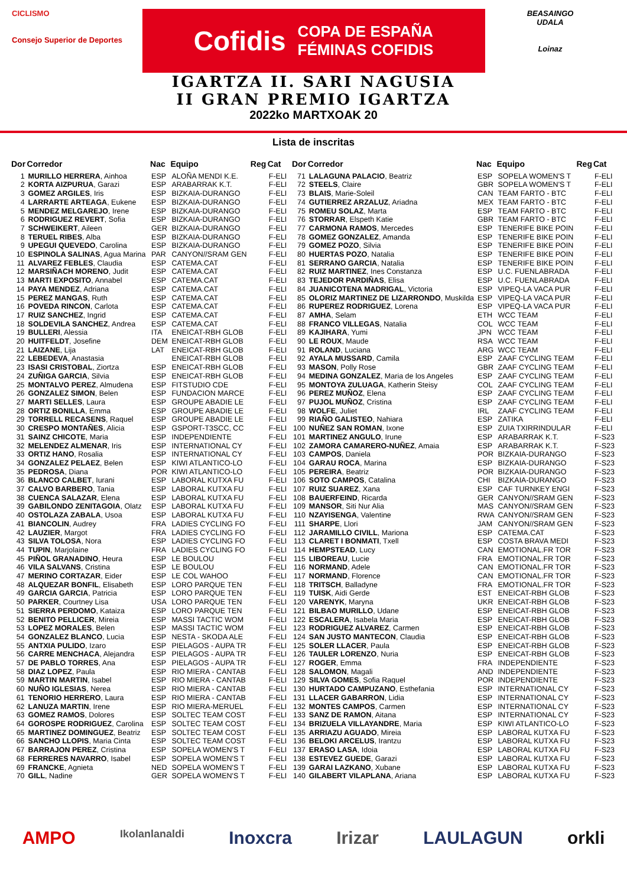CICLISMO
Consejo Superior de Deportes
Cofidis COPA DE ESPAÑA
FÉMINAS COFIDIS
IGARTZA II. SARI NAGUSIA
II GRAN PREMIO IGARTZA
2022ko MARTXOAK 20
BEASAINGO
UDALA
Loinaz
Lista de inscritas
| Dor | Corredor | Nac | Equipo | Reg | Cat |
| --- | --- | --- | --- | --- | --- |
| 1 | MURILLO HERRERA , Ainhoa | ESP | ALOÑA MENDI K.E. | | F-ELI |
| 2 | KORTA AIZPURUA , Garazi | ESP | ARABARRAK K.T. | | F-ELI |
| 3 | GOMEZ ARGILES , Iris | ESP | BIZKAIA-DURANGO | | F-ELI |
| 4 | LARRARTE ARTEAGA , Eukene | ESP | BIZKAIA-DURANGO | | F-ELI |
| 5 | MENDEZ MELGAREJO , Irene | ESP | BIZKAIA-DURANGO | | F-ELI |
| 6 | RODRIGUEZ REVERT , Sofia | ESP | BIZKAIA-DURANGO | | F-ELI |
| 7 | SCHWEIKERT , Aileen | GER | BIZKAIA-DURANGO | | F-ELI |
| 8 | TERUEL RIBES , Alba | ESP | BIZKAIA-DURANGO | | F-ELI |
| 9 | UPEGUI QUEVEDO , Carolina | ESP | BIZKAIA-DURANGO | | F-ELI |
| 10 | ESPINOLA SALINAS , Agua Marina | PAR | CANYON//SRAM GEN | | F-ELI |
| 11 | ALVAREZ FEBLES , Claudia | ESP | CATEMA.CAT | | F-ELI |
| 12 | MARSIÑACH MORENO , Judit | ESP | CATEMA.CAT | | F-ELI |
| 13 | MARTI EXPOSITO , Annabel | ESP | CATEMA.CAT | | F-ELI |
| 14 | PAYA MENDEZ , Adriana | ESP | CATEMA.CAT | | F-ELI |
| 15 | PEREZ MANGAS , Ruth | ESP | CATEMA.CAT | | F-ELI |
| 16 | POVEDA RINCON , Carlota | ESP | CATEMA.CAT | | F-ELI |
| 17 | RUIZ SANCHEZ , Ingrid | ESP | CATEMA.CAT | | F-ELI |
| 18 | SOLDEVILA SANCHEZ , Andrea | ESP | CATEMA.CAT | | F-ELI |
| 19 | BULLERI , Alessia | ITA | ENEICAT-RBH GLOB | | F-ELI |
| 20 | HUITFELDT , Josefine | DEM | ENEICAT-RBH GLOB | | F-ELI |
| 21 | LAIZANE , Lija | LAT | ENEICAT-RBH GLOB | | F-ELI |
| 22 | LEBEDEVA , Anastasia | | ENEICAT-RBH GLOB | | F-ELI |
| 23 | ISASI CRISTOBAL , Ziortza | ESP | ENEICAT-RBH GLOB | | F-ELI |
| 24 | ZUÑIGA GARCIA , Silvia | ESP | ENEICAT-RBH GLOB | | F-ELI |
| 25 | MONTALVO PEREZ , Almudena | ESP | FITSTUDIO CDE | | F-ELI |
| 26 | GONZALEZ SIMON , Belen | ESP | FUNDACION MARCE | | F-ELI |
| 27 | MARTI SELLES , Laura | ESP | GROUPE ABADIE LE | | F-ELI |
| 28 | ORTIZ BONILLA , Emma | ESP | GROUPE ABADIE LE | | F-ELI |
| 29 | TORRELL RECASENS , Raquel | ESP | GROUPE ABADIE LE | | F-ELI |
| 30 | CRESPO MONTAÑES , Alicia | ESP | GSPORT-T3SCC, CC | | F-ELI |
| 31 | SAINZ CHICOTE , Maria | ESP | INDEPENDIENTE | | F-ELI |
| 32 | MELENDEZ ALMENAR , Iris | ESP | INTERNATIONAL CY | | F-ELI |
| 33 | ORTIZ HANO , Rosalia | ESP | INTERNATIONAL CY | | F-ELI |
| 34 | GONZALEZ PELAEZ , Belen | ESP | KIWI ATLANTICO-LO | | F-ELI |
| 35 | PEDROSA , Diana | POR | KIWI ATLANTICO-LO | | F-ELI |
| 36 | BLANCO CALBET , Iurani | ESP | LABORAL KUTXA FU | | F-ELI |
| 37 | CALVO BARBERO , Tania | ESP | LABORAL KUTXA FU | | F-ELI |
| 38 | CUENCA SALAZAR , Elena | ESP | LABORAL KUTXA FU | | F-ELI |
| 39 | GABILONDO ZENITAGOIA , Olatz | ESP | LABORAL KUTXA FU | | F-ELI |
| 40 | OSTOLAZA ZABALA , Usoa | ESP | LABORAL KUTXA FU | | F-ELI |
| 41 | BIANCOLIN , Audrey | FRA | LADIES CYCLING FO | | F-ELI |
| 42 | LAUZIER , Margot | FRA | LADIES CYCLING FO | | F-ELI |
| 43 | SILVA TOLOSA , Nora | ESP | LADIES CYCLING FO | | F-ELI |
| 44 | TUPIN , Marjolaine | FRA | LADIES CYCLING FO | | F-ELI |
| 45 | PIÑOL GRANADINO , Heura | ESP | LE BOULOU | | F-ELI |
| 46 | VILA SALVANS , Cristina | ESP | LE BOULOU | | F-ELI |
| 47 | MERINO CORTAZAR , Eider | ESP | LE COL WAHOO | | F-ELI |
| 48 | ALQUEZAR BONFIL , Elisabeth | ESP | LORO PARQUE TEN | | F-ELI |
| 49 | GARCIA GARCIA , Patricia | ESP | LORO PARQUE TEN | | F-ELI |
| 50 | PARKER , Courtney Lisa | USA | LORO PARQUE TEN | | F-ELI |
| 51 | SIERRA PERDOMO , Kataiza | ESP | LORO PARQUE TEN | | F-ELI |
| 52 | BENITO PELLICER , Mireia | ESP | MASSI TACTIC WOM | | F-ELI |
| 53 | LOPEZ MORALES , Belen | ESP | MASSI TACTIC WOM | | F-ELI |
| 54 | GONZALEZ BLANCO , Lucia | ESP | NESTA - SKODA ALE | | F-ELI |
| 55 | ANTXIA PULIDO , Izaro | ESP | PIELAGOS - AUPA TR | | F-ELI |
| 56 | CARRE MENCHACA , Alejandra | ESP | PIELAGOS - AUPA TR | | F-ELI |
| 57 | DE PABLO TORRES , Ana | ESP | PIELAGOS - AUPA TR | | F-ELI |
| 58 | DIAZ LOPEZ , Paula | ESP | RIO MIERA - CANTAB | | F-ELI |
| 59 | MARTIN MARTIN , Isabel | ESP | RIO MIERA - CANTAB | | F-ELI |
| 60 | NUÑO IGLESIAS , Nerea | ESP | RIO MIERA - CANTAB | | F-ELI |
| 61 | TENORIO HERRERO , Laura | ESP | RIO MIERA - CANTAB | | F-ELI |
| 62 | LANUZA MARTIN , Irene | ESP | RIO MIERA-MERUEL | | F-ELI |
| 63 | GOMEZ RAMOS , Dolores | ESP | SOLTEC TEAM COST | | F-ELI |
| 64 | GOROSPE RODRIGUEZ , Carolina | ESP | SOLTEC TEAM COST | | F-ELI |
| 65 | MARTINEZ DOMINGUEZ , Beatriz | ESP | SOLTEC TEAM COST | | F-ELI |
| 66 | SANCHO LLOPIS , Maria Cinta | ESP | SOLTEC TEAM COST | | F-ELI |
| 67 | BARRAJON PEREZ , Cristina | ESP | SOPELA WOMEN'S T | | F-ELI |
| 68 | FERRERES NAVARRO , Isabel | ESP | SOPELA WOMEN'S T | | F-ELI |
| 69 | FRANCKE , Agnieta | NED | SOPELA WOMEN'S T | | F-ELI |
| 70 | GILL , Nadine | GER | SOPELA WOMEN'S T | | F-ELI |
| Dor | Corredor | Nac | Equipo | Reg | Cat |
| --- | --- | --- | --- | --- | --- |
| 71 | LALAGUNA PALACIO , Beatriz | ESP | SOPELA WOMEN'S T | | F-ELI |
| 72 | STEELS , Claire | GBR | SOPELA WOMEN'S T | | F-ELI |
| 73 | BLAIS , Marie-Soleil | CAN | TEAM FARTO - BTC | | F-ELI |
| 74 | GUTIERREZ ARZALUZ , Ariadna | MEX | TEAM FARTO - BTC | | F-ELI |
| 75 | ROMEU SOLAZ , Marta | ESP | TEAM FARTO - BTC | | F-ELI |
| 76 | STORRAR , Elspeth Katie | GBR | TEAM FARTO - BTC | | F-ELI |
| 77 | CARMONA RAMOS , Mercedes | ESP | TENERIFE BIKE POIN | | F-ELI |
| 78 | GOMEZ GONZALEZ , Amanda | ESP | TENERIFE BIKE POIN | | F-ELI |
| 79 | GOMEZ POZO , Silvia | ESP | TENERIFE BIKE POIN | | F-ELI |
| 80 | HUERTAS POZO , Natalia | ESP | TENERIFE BIKE POIN | | F-ELI |
| 81 | SERRANO GARCIA , Natalia | ESP | TENERIFE BIKE POIN | | F-ELI |
| 82 | RUIZ MARTINEZ , Ines Constanza | ESP | U.C. FUENLABRADA | | F-ELI |
| 83 | TEJEDOR PARDIÑAS , Elisa | ESP | U.C. FUENLABRADA | | F-ELI |
| 84 | JUANICOTENA MADRIGAL , Victoria | ESP | VIPEQ-LA VACA PUR | | F-ELI |
| 85 | OLORIZ MARTINEZ DE LIZARRONDO , Muskilda | ESP | VIPEQ-LA VACA PUR | | F-ELI |
| 86 | RUPEREZ RODRIGUEZ , Lorena | ESP | VIPEQ-LA VACA PUR | | F-ELI |
| 87 | AMHA , Selam | ETH | WCC TEAM | | F-ELI |
| 88 | FRANCO VILLEGAS , Natalia | COL | WCC TEAM | | F-ELI |
| 89 | KAJIHARA , Yumi | JPN | WCC TEAM | | F-ELI |
| 90 | LE ROUX , Maude | RSA | WCC TEAM | | F-ELI |
| 91 | ROLAND , Luciana | ARG | WCC TEAM | | F-ELI |
| 92 | AYALA MUSSARD , Camila | ESP | ZAAF CYCLING TEAM | | F-ELI |
| 93 | MASON , Polly Rose | GBR | ZAAF CYCLING TEAM | | F-ELI |
| 94 | MEDINA GONZALEZ , Maria de los Angeles | ESP | ZAAF CYCLING TEAM | | F-ELI |
| 95 | MONTOYA ZULUAGA , Katherin Steisy | COL | ZAAF CYCLING TEAM | | F-ELI |
| 96 | PEREZ MUÑOZ , Elena | ESP | ZAAF CYCLING TEAM | | F-ELI |
| 97 | PUJOL MUÑOZ , Cristina | ESP | ZAAF CYCLING TEAM | | F-ELI |
| 98 | WOLFE , Juliet | IRL | ZAAF CYCLING TEAM | | F-ELI |
| 99 | RIAÑO GALISTEO , Nahiara | ESP | ZATIKA | | F-ELI |
| 100 | NUÑEZ SAN ROMAN , Ixone | ESP | ZUIA TXIRRINDULAR | | F-ELI |
| 101 | MARTINEZ ANGULO , Irune | ESP | ARABARRAK K.T. | | F-S23 |
| 102 | ZAMORA CAMARERO-NUÑEZ , Amaia | ESP | ARABARRAK K.T. | | F-S23 |
| 103 | CAMPOS , Daniela | POR | BIZKAIA-DURANGO | | F-S23 |
| 104 | GARAU ROCA , Marina | ESP | BIZKAIA-DURANGO | | F-S23 |
| 105 | PEREIRA , Beatriz | POR | BIZKAIA-DURANGO | | F-S23 |
| 106 | SOTO CAMPOS , Catalina | CHI | BIZKAIA-DURANGO | | F-S23 |
| 107 | RUIZ SUAREZ , Xana | ESP | CAF TURNKEY ENGI | | F-S23 |
| 108 | BAUERFEIND , Ricarda | GER | CANYON//SRAM GEN | | F-S23 |
| 109 | MANSOR , Siti Nur Alia | MAS | CANYON//SRAM GEN | | F-S23 |
| 110 | NZAYISENGA , Valentine | RWA | CANYON//SRAM GEN | | F-S23 |
| 111 | SHARPE , Llori | JAM | CANYON//SRAM GEN | | F-S23 |
| 112 | JARAMILLO CIVILL , Mariona | ESP | CATEMA.CAT | | F-S23 |
| 113 | CLARET I BONMATI , Txell | ESP | COSTA BRAVA MEDI | | F-S23 |
| 114 | HEMPSTEAD , Lucy | CAN | EMOTIONAL.FR TOR | | F-S23 |
| 115 | LIBOREAU , Lucie | FRA | EMOTIONAL.FR TOR | | F-S23 |
| 116 | NORMAND , Adele | CAN | EMOTIONAL.FR TOR | | F-S23 |
| 117 | NORMAND , Florence | CAN | EMOTIONAL.FR TOR | | F-S23 |
| 118 | TRITSCH , Balladyne | FRA | EMOTIONAL.FR TOR | | F-S23 |
| 119 | TUISK , Aidi Gerde | EST | ENEICAT-RBH GLOB | | F-S23 |
| 120 | VARENYK , Maryna | UKR | ENEICAT-RBH GLOB | | F-S23 |
| 121 | BILBAO MURILLO , Udane | ESP | ENEICAT-RBH GLOB | | F-S23 |
| 122 | ESCALERA , Isabela Maria | ESP | ENEICAT-RBH GLOB | | F-S23 |
| 123 | RODRIGUEZ ALVAREZ , Carmen | ESP | ENEICAT-RBH GLOB | | F-S23 |
| 124 | SAN JUSTO MANTECON , Claudia | ESP | ENEICAT-RBH GLOB | | F-S23 |
| 125 | SOLER LLACER , Paula | ESP | ENEICAT-RBH GLOB | | F-S23 |
| 126 | TAULER LORENZO , Nuria | ESP | ENEICAT-RBH GLOB | | F-S23 |
| 127 | ROGER , Emma | FRA | INDEPENDIENTE | | F-S23 |
| 128 | SALOMON , Magali | AND | INDEPENDIENTE | | F-S23 |
| 129 | SILVA GOMES , Sofia Raquel | POR | INDEPENDIENTE | | F-S23 |
| 130 | HURTADO CAMPUZANO , Esthefania | ESP | INTERNATIONAL CY | | F-S23 |
| 131 | LLACER GABARRON , Lidia | ESP | INTERNATIONAL CY | | F-S23 |
| 132 | MONTES CAMPOS , Carmen | ESP | INTERNATIONAL CY | | F-S23 |
| 133 | SANZ DE RAMON , Aitana | ESP | INTERNATIONAL CY | | F-S23 |
| 134 | BRIZUELA VILLAYANDRE , Maria | ESP | KIWI ATLANTICO-LO | | F-S23 |
| 135 | ARRIAZU AGUADO , Mireia | ESP | LABORAL KUTXA FU | | F-S23 |
| 136 | BELOKI ARCELUS , Irantzu | ESP | LABORAL KUTXA FU | | F-S23 |
| 137 | ERASO LASA , Idoia | ESP | LABORAL KUTXA FU | | F-S23 |
| 138 | ESTEVEZ GUEDE , Garazi | ESP | LABORAL KUTXA FU | | F-S23 |
| 139 | GARAI LAZKANO , Xubane | ESP | LABORAL KUTXA FU | | F-S23 |
| 140 | GILABERT VILAPLANA , Ariana | ESP | LABORAL KUTXA FU | | F-S23 |
AMPO Ikolanlanaldi Inoxcra Irizar LAULAGUN orkli